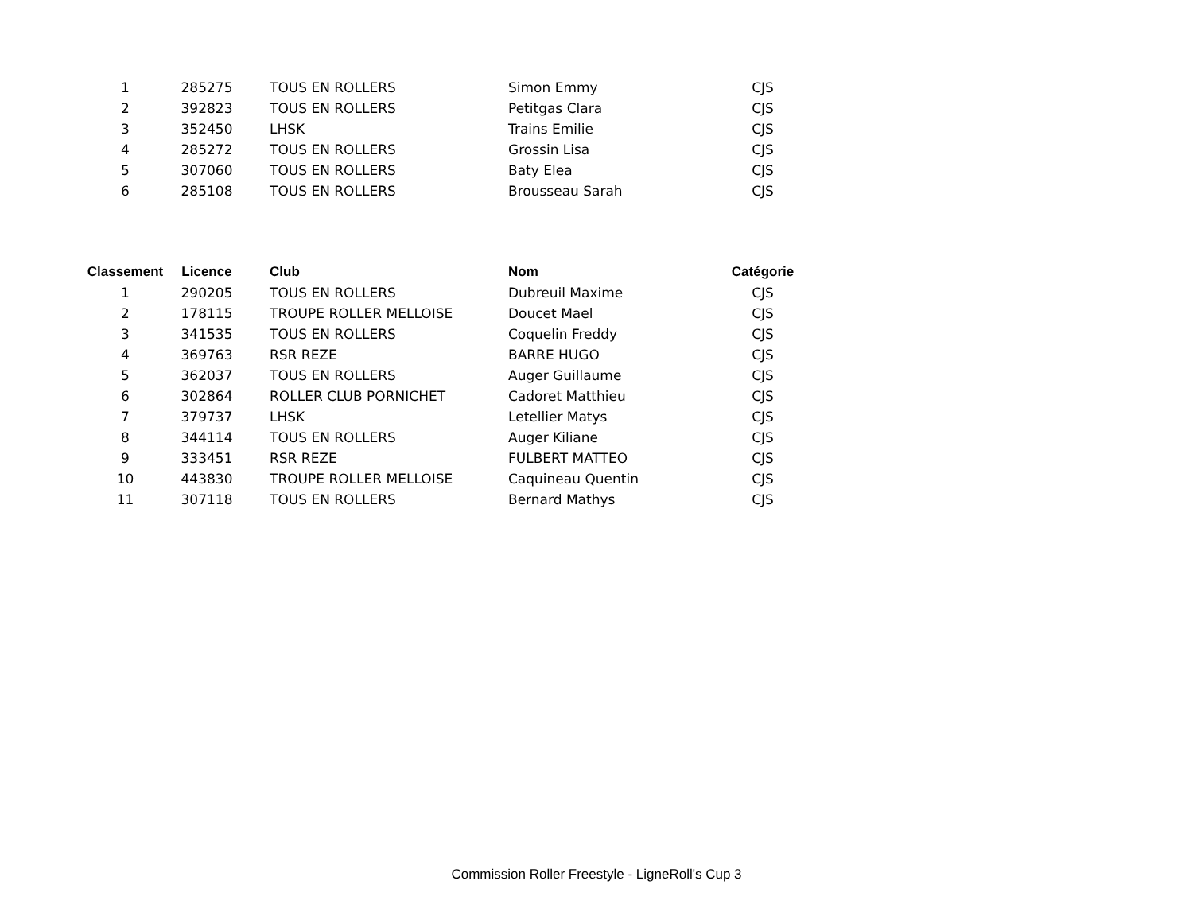| 1 | 285275 | TOUS EN ROLLERS | Simon Emmy | CJS |
| 2 | 392823 | TOUS EN ROLLERS | Petitgas Clara | CJS |
| 3 | 352450 | LHSK | Trains Emilie | CJS |
| 4 | 285272 | TOUS EN ROLLERS | Grossin Lisa | CJS |
| 5 | 307060 | TOUS EN ROLLERS | Baty Elea | CJS |
| 6 | 285108 | TOUS EN ROLLERS | Brousseau Sarah | CJS |
| Classement | Licence | Club | Nom | Catégorie |
| --- | --- | --- | --- | --- |
| 1 | 290205 | TOUS EN ROLLERS | Dubreuil Maxime | CJS |
| 2 | 178115 | TROUPE ROLLER MELLOISE | Doucet Mael | CJS |
| 3 | 341535 | TOUS EN ROLLERS | Coquelin Freddy | CJS |
| 4 | 369763 | RSR REZE | BARRE HUGO | CJS |
| 5 | 362037 | TOUS EN ROLLERS | Auger Guillaume | CJS |
| 6 | 302864 | ROLLER CLUB PORNICHET | Cadoret Matthieu | CJS |
| 7 | 379737 | LHSK | Letellier Matys | CJS |
| 8 | 344114 | TOUS EN ROLLERS | Auger Kiliane | CJS |
| 9 | 333451 | RSR REZE | FULBERT MATTEO | CJS |
| 10 | 443830 | TROUPE ROLLER MELLOISE | Caquineau Quentin | CJS |
| 11 | 307118 | TOUS EN ROLLERS | Bernard Mathys | CJS |
Commission Roller Freestyle - LigneRoll's Cup 3